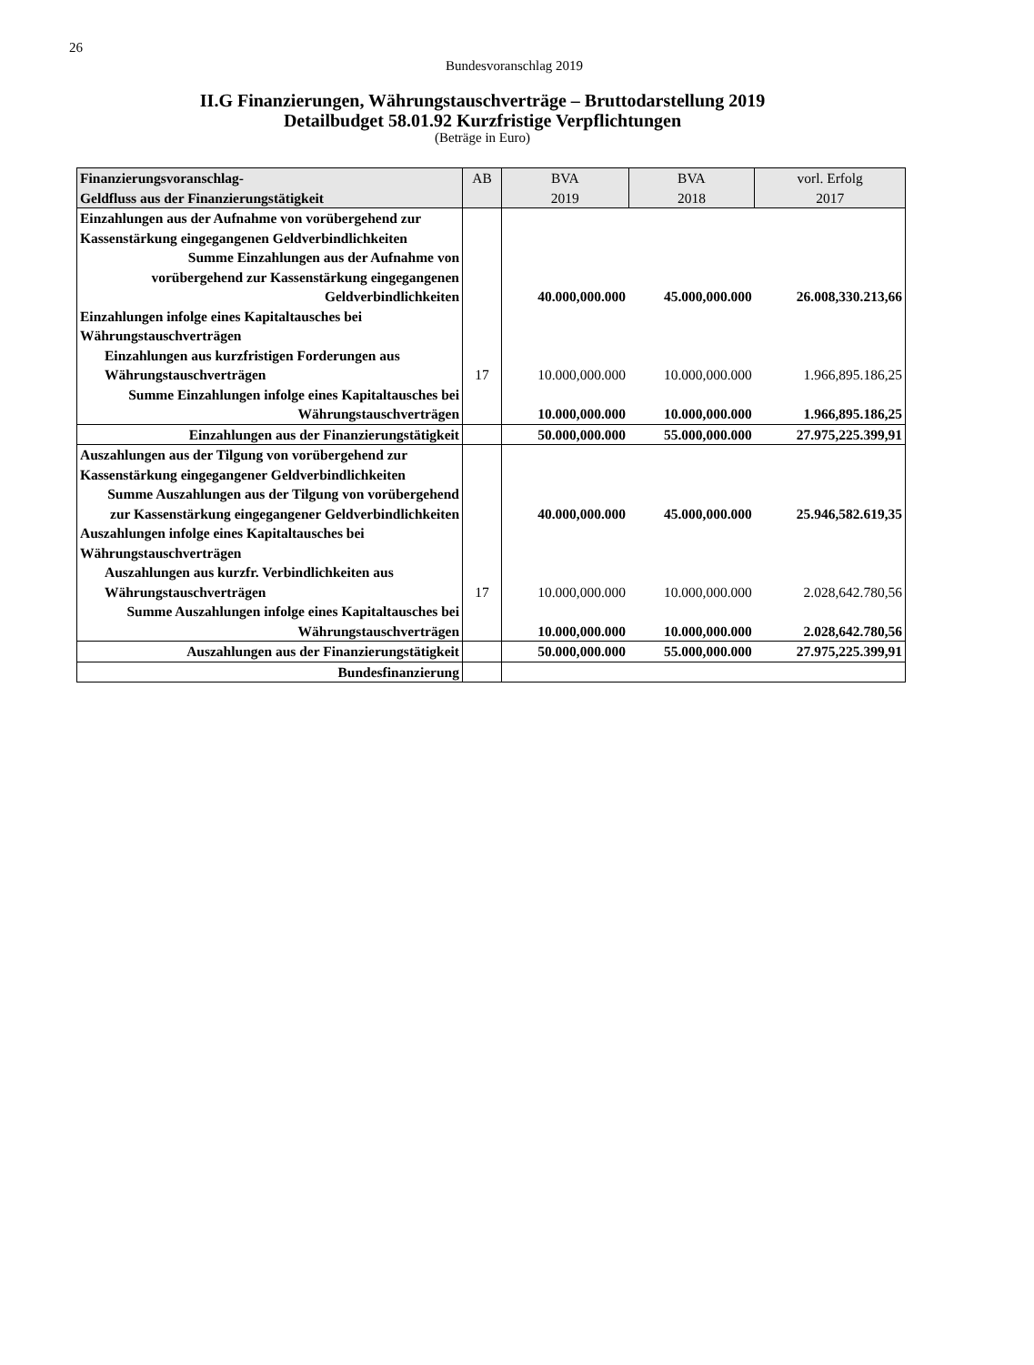26
Bundesvoranschlag 2019
II.G Finanzierungen, Währungstauschverträge – Bruttodarstellung 2019
Detailbudget 58.01.92 Kurzfristige Verpflichtungen
(Beträge in Euro)
| Finanzierungsvoranschlag- Geldfluss aus der Finanzierungstätigkeit | AB | BVA 2019 | BVA 2018 | vorl. Erfolg 2017 |
| --- | --- | --- | --- | --- |
| Einzahlungen aus der Aufnahme von vorübergehend zur Kassenstärkung eingegangenen Geldverbindlichkeiten | | | | |
| Summe Einzahlungen aus der Aufnahme von vorübergehend zur Kassenstärkung eingegangenen Geldverbindlichkeiten | | 40.000,000.000 | 45.000,000.000 | 26.008,330.213,66 |
| Einzahlungen infolge eines Kapitaltausches bei Währungstauschverträgen | | | | |
| Einzahlungen aus kurzfristigen Forderungen aus Währungstauschverträgen | 17 | 10.000,000.000 | 10.000,000.000 | 1.966,895.186,25 |
| Summe Einzahlungen infolge eines Kapitaltausches bei Währungstauschverträgen | | 10.000,000.000 | 10.000,000.000 | 1.966,895.186,25 |
| Einzahlungen aus der Finanzierungstätigkeit | | 50.000,000.000 | 55.000,000.000 | 27.975,225.399,91 |
| Auszahlungen aus der Tilgung von vorübergehend zur Kassenstärkung eingegangener Geldverbindlichkeiten | | | | |
| Summe Auszahlungen aus der Tilgung von vorübergehend zur Kassenstärkung eingegangener Geldverbindlichkeiten | | 40.000,000.000 | 45.000,000.000 | 25.946,582.619,35 |
| Auszahlungen infolge eines Kapitaltausches bei Währungstauschverträgen | | | | |
| Auszahlungen aus kurzfr. Verbindlichkeiten aus Währungstauschverträgen | 17 | 10.000,000.000 | 10.000,000.000 | 2.028,642.780,56 |
| Summe Auszahlungen infolge eines Kapitaltausches bei Währungstauschverträgen | | 10.000,000.000 | 10.000,000.000 | 2.028,642.780,56 |
| Auszahlungen aus der Finanzierungstätigkeit | | 50.000,000.000 | 55.000,000.000 | 27.975,225.399,91 |
| Bundesfinanzierung | | | | |